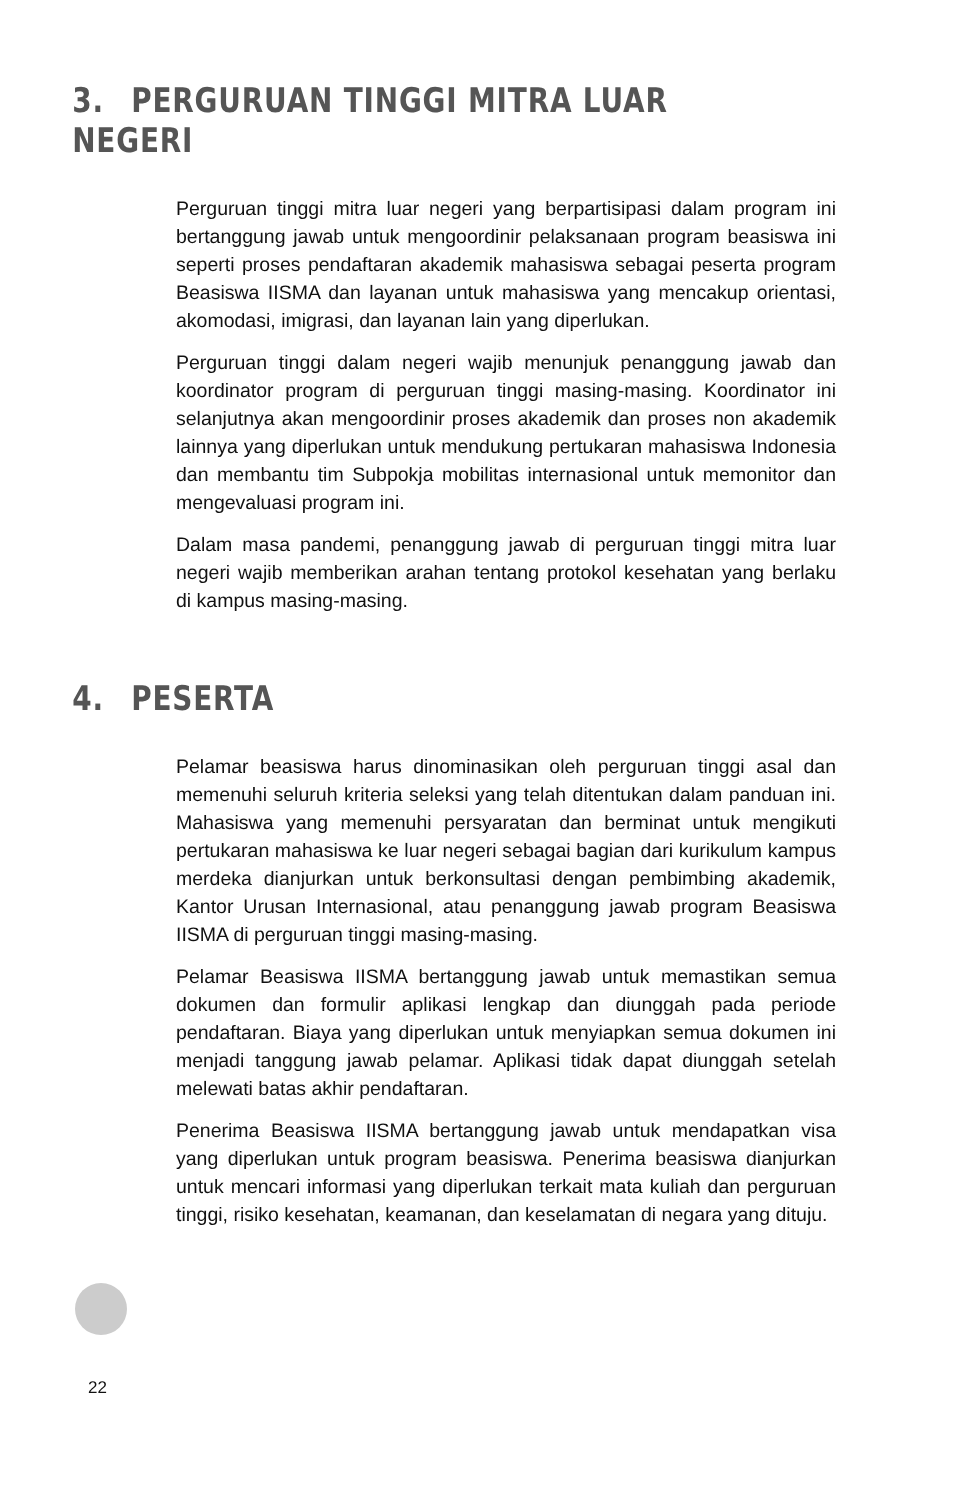3. PERGURUAN TINGGI MITRA LUAR NEGERI
Perguruan tinggi mitra luar negeri yang berpartisipasi dalam program ini bertanggung jawab untuk mengoordinir pelaksanaan program beasiswa ini seperti proses pendaftaran akademik mahasiswa sebagai peserta program Beasiswa IISMA dan layanan untuk mahasiswa yang mencakup orientasi, akomodasi, imigrasi, dan layanan lain yang diperlukan.
Perguruan tinggi dalam negeri wajib menunjuk penanggung jawab dan koordinator program di perguruan tinggi masing-masing. Koordinator ini selanjutnya akan mengoordinir proses akademik dan proses non akademik lainnya yang diperlukan untuk mendukung pertukaran mahasiswa Indonesia dan membantu tim Subpokja mobilitas internasional untuk memonitor dan mengevaluasi program ini.
Dalam masa pandemi, penanggung jawab di perguruan tinggi mitra luar negeri wajib memberikan arahan tentang protokol kesehatan yang berlaku di kampus masing-masing.
4. PESERTA
Pelamar beasiswa harus dinominasikan oleh perguruan tinggi asal dan memenuhi seluruh kriteria seleksi yang telah ditentukan dalam panduan ini. Mahasiswa yang memenuhi persyaratan dan berminat untuk mengikuti pertukaran mahasiswa ke luar negeri sebagai bagian dari kurikulum kampus merdeka dianjurkan untuk berkonsultasi dengan pembimbing akademik, Kantor Urusan Internasional, atau penanggung jawab program Beasiswa IISMA di perguruan tinggi masing-masing.
Pelamar Beasiswa IISMA bertanggung jawab untuk memastikan semua dokumen dan formulir aplikasi lengkap dan diunggah pada periode pendaftaran. Biaya yang diperlukan untuk menyiapkan semua dokumen ini menjadi tanggung jawab pelamar. Aplikasi tidak dapat diunggah setelah melewati batas akhir pendaftaran.
Penerima Beasiswa IISMA bertanggung jawab untuk mendapatkan visa yang diperlukan untuk program beasiswa. Penerima beasiswa dianjurkan untuk mencari informasi yang diperlukan terkait mata kuliah dan perguruan tinggi, risiko kesehatan, keamanan, dan keselamatan di negara yang dituju.
22